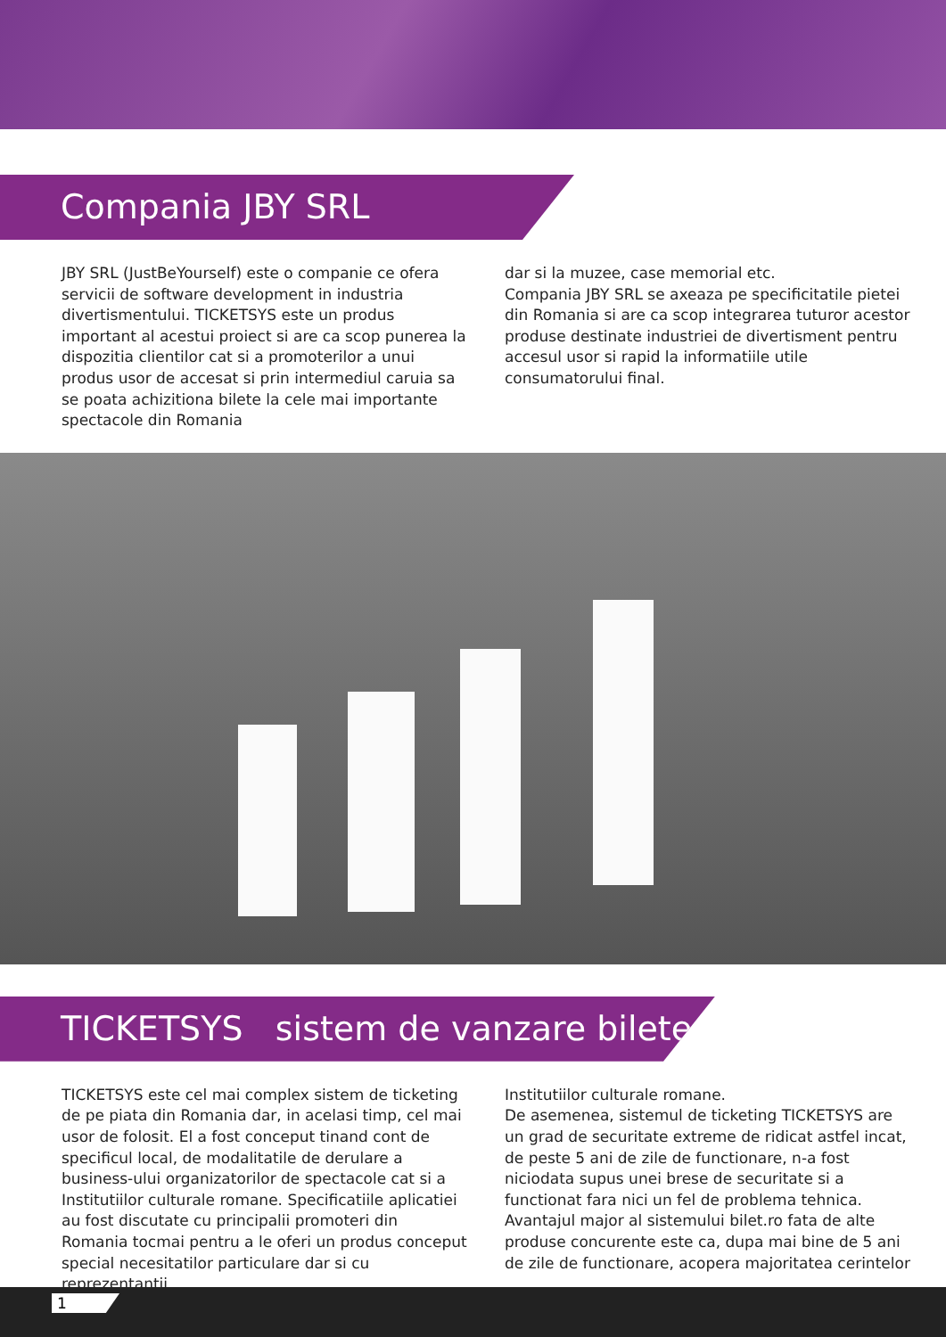Compania JBY SRL
JBY SRL (JustBeYourself) este o companie ce ofera servicii de software development in industria divertismentului. TICKETSYS este un produs important al acestui proiect si are ca scop punerea la dispozitia clientilor cat si a promoterilor a unui produs usor de accesat si prin intermediul caruia sa se poata achizitiona bilete la cele mai importante spectacole din Romania
dar si la muzee, case memorial etc.
Compania JBY SRL se axeaza pe specificitatile pietei din Romania si are ca scop integrarea tuturor acestor produse destinate industriei de divertisment pentru accesul usor si rapid la informatiile utile consumatorului final.
TICKETSYS sistem de vanzare bilete
TICKETSYS este cel mai complex sistem de ticketing de pe piata din Romania dar, in acelasi timp, cel mai usor de folosit. El a fost conceput tinand cont de specificul local, de modalitatile de derulare a business-ului organizatorilor de spectacole cat si a Institutiilor culturale romane. Specificatiile aplicatiei au fost discutate cu principalii promoteri din Romania tocmai pentru a le oferi un produs conceput special necesitatilor particulare dar si cu reprezentantii
Institutiilor culturale romane.
De asemenea, sistemul de ticketing TICKETSYS are un grad de securitate extreme de ridicat astfel incat, de peste 5 ani de zile de functionare, n-a fost niciodata supus unei brese de securitate si a functionat fara nici un fel de problema tehnica.
Avantajul major al sistemului bilet.ro fata de alte produse concurente este ca, dupa mai bine de 5 ani de zile de functionare, acopera majoritatea cerintelor
1